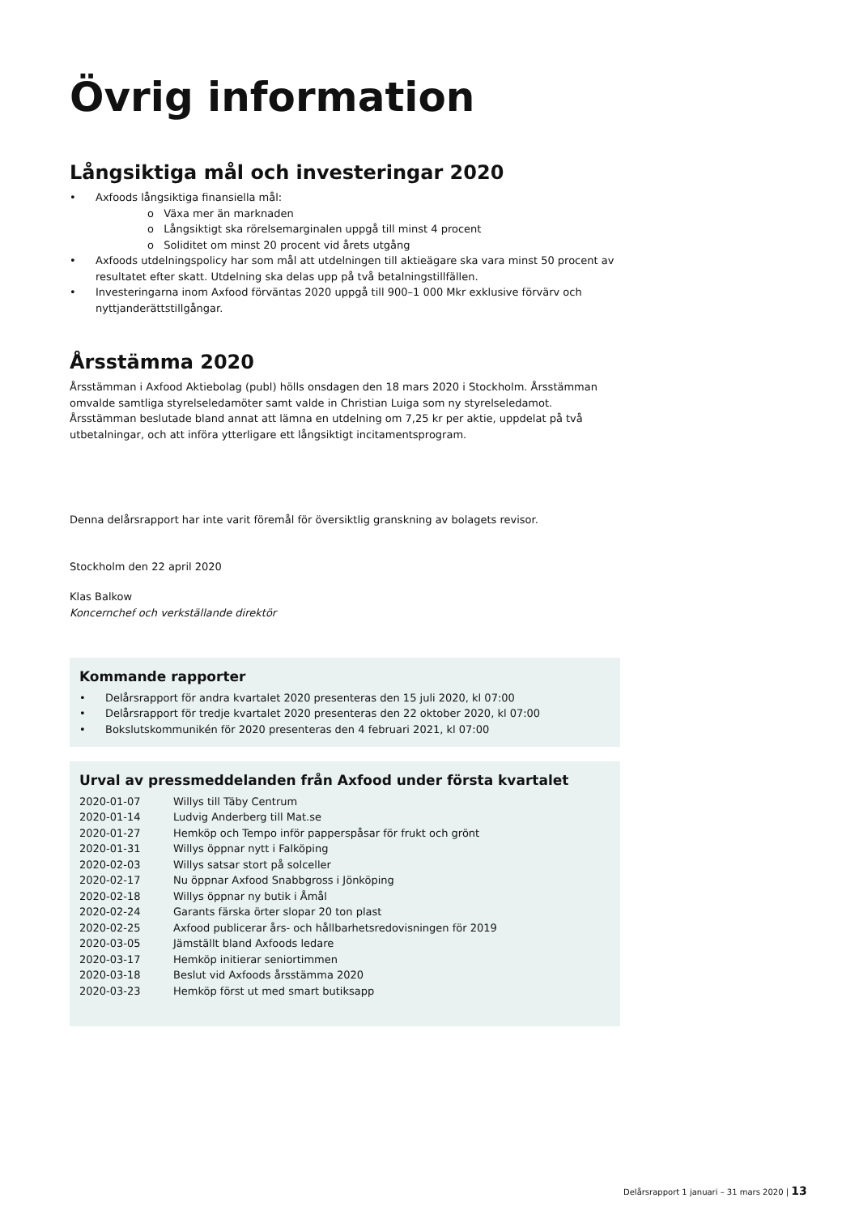Övrig information
Långsiktiga mål och investeringar 2020
Axfoods långsiktiga finansiella mål:
o Växa mer än marknaden
o Långsiktigt ska rörelsemarginalen uppgå till minst 4 procent
o Soliditet om minst 20 procent vid årets utgång
Axfoods utdelningspolicy har som mål att utdelningen till aktieägare ska vara minst 50 procent av resultatet efter skatt. Utdelning ska delas upp på två betalningstillfällen.
Investeringarna inom Axfood förväntas 2020 uppgå till 900–1 000 Mkr exklusive förvärv och nyttjanderättstillgångar.
Årsstämma 2020
Årsstämman i Axfood Aktiebolag (publ) hölls onsdagen den 18 mars 2020 i Stockholm. Årsstämman omvalde samtliga styrelseledamöter samt valde in Christian Luiga som ny styrelseledamot. Årsstämman beslutade bland annat att lämna en utdelning om 7,25 kr per aktie, uppdelat på två utbetalningar, och att införa ytterligare ett långsiktigt incitamentsprogram.
Denna delårsrapport har inte varit föremål för översiktlig granskning av bolagets revisor.
Stockholm den 22 april 2020
Klas Balkow
Koncernchef och verkställande direktör
Kommande rapporter
Delårsrapport för andra kvartalet 2020 presenteras den 15 juli 2020, kl 07:00
Delårsrapport för tredje kvartalet 2020 presenteras den 22 oktober 2020, kl 07:00
Bokslutskommunikén för 2020 presenteras den 4 februari 2021, kl 07:00
Urval av pressmeddelanden från Axfood under första kvartalet
| 2020-01-07 | Willys till Täby Centrum |
| 2020-01-14 | Ludvig Anderberg till Mat.se |
| 2020-01-27 | Hemköp och Tempo inför papperspåsar för frukt och grönt |
| 2020-01-31 | Willys öppnar nytt i Falköping |
| 2020-02-03 | Willys satsar stort på solceller |
| 2020-02-17 | Nu öppnar Axfood Snabbgross i Jönköping |
| 2020-02-18 | Willys öppnar ny butik i Åmål |
| 2020-02-24 | Garants färska örter slopar 20 ton plast |
| 2020-02-25 | Axfood publicerar års- och hållbarhetsredovisningen för 2019 |
| 2020-03-05 | Jämställt bland Axfoods ledare |
| 2020-03-17 | Hemköp initierar seniortimmen |
| 2020-03-18 | Beslut vid Axfoods årsstämma 2020 |
| 2020-03-23 | Hemköp först ut med smart butiksapp |
Delårsrapport 1 januari – 31 mars 2020 | 13